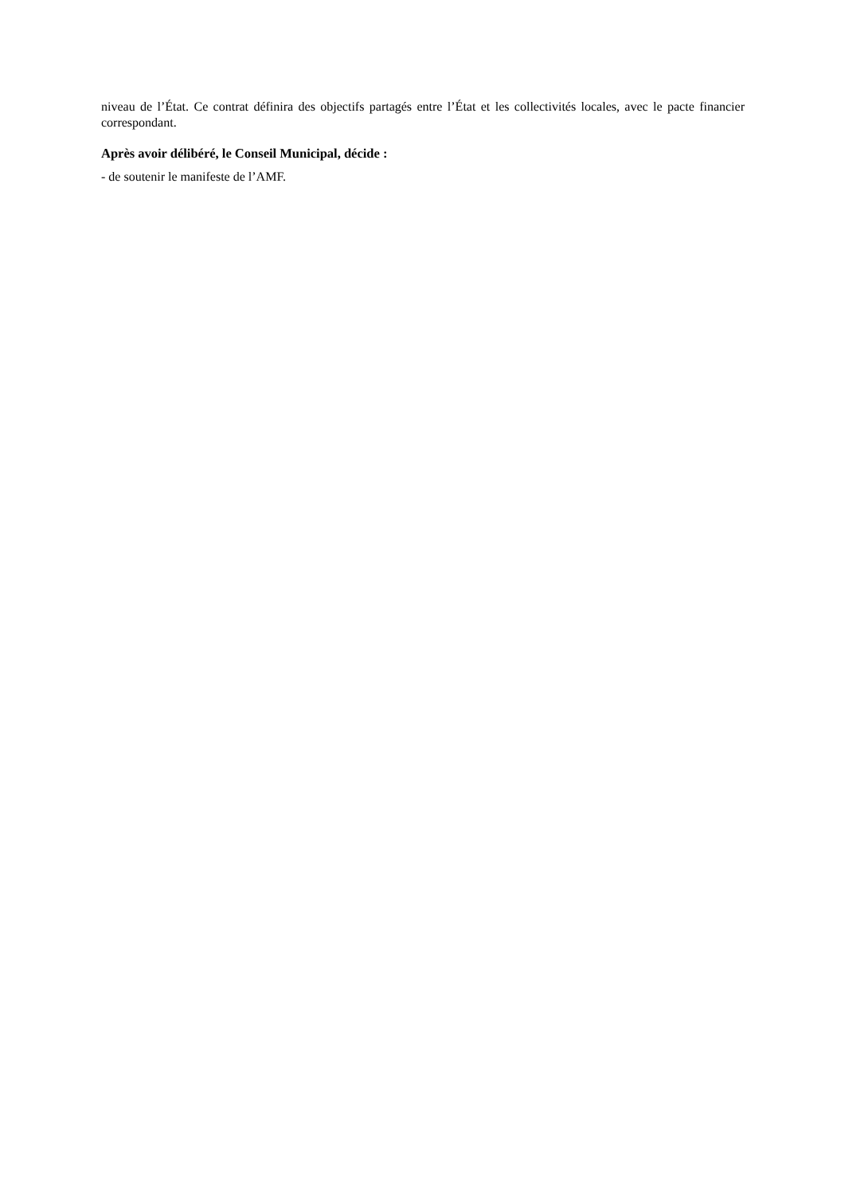niveau de l’État. Ce contrat définira des objectifs partagés entre l’État et les collectivités locales, avec le pacte financier correspondant.
Après avoir délibéré, le Conseil Municipal, décide :
- de soutenir le manifeste de l’AMF.